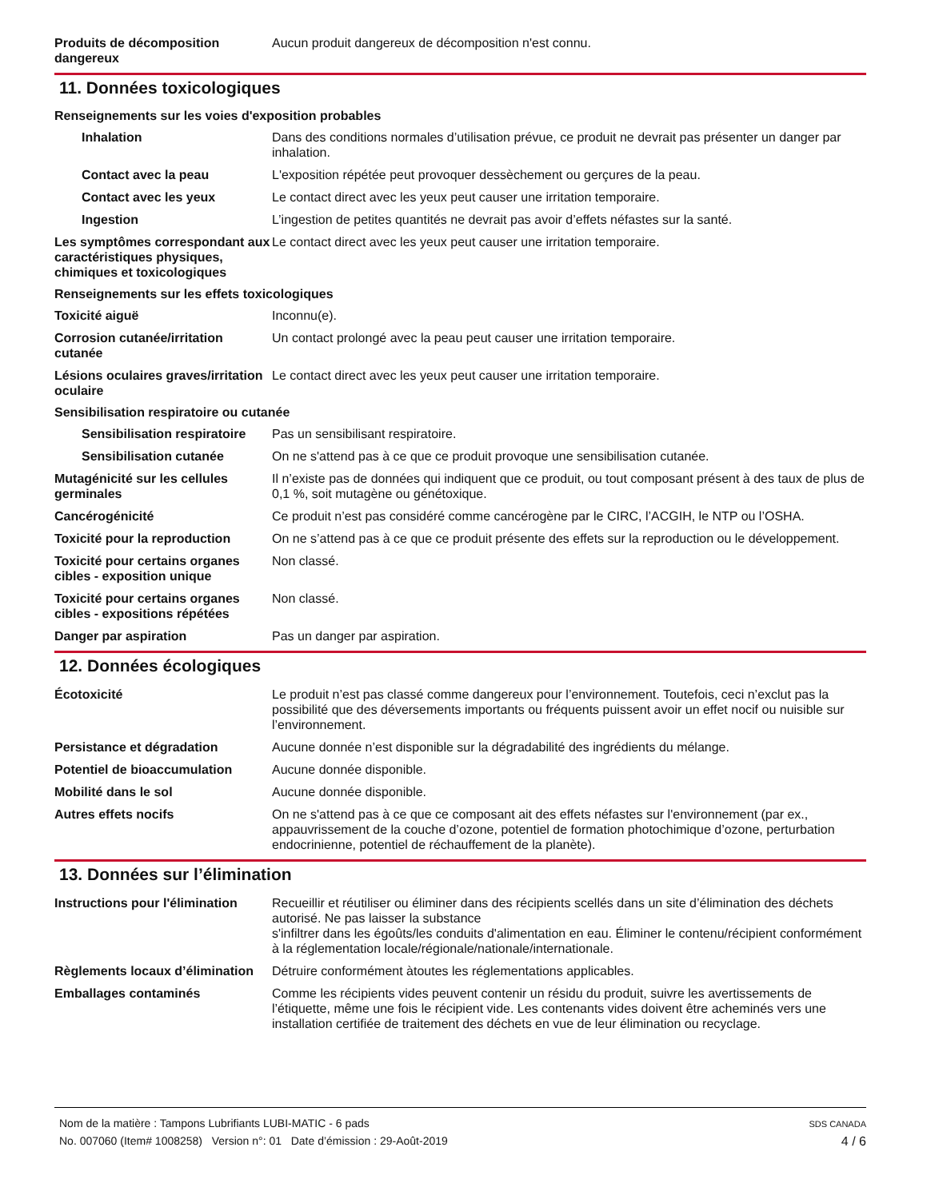Produits de décomposition dangereux
Aucun produit dangereux de décomposition n'est connu.
11. Données toxicologiques
Renseignements sur les voies d'exposition probables
Inhalation Dans des conditions normales d’utilisation prévue, ce produit ne devrait pas présenter un danger par inhalation.
Contact avec la peau L'exposition répétée peut provoquer dessèchement ou gerçures de la peau.
Contact avec les yeux Le contact direct avec les yeux peut causer une irritation temporaire.
Ingestion L’ingestion de petites quantités ne devrait pas avoir d’effets néfastes sur la santé.
Les symptômes correspondant aux caractéristiques physiques, chimiques et toxicologiques
Le contact direct avec les yeux peut causer une irritation temporaire.
Renseignements sur les effets toxicologiques
Toxicité aiguë Inconnu(e).
Corrosion cutanée/irritation cutanée
Un contact prolongé avec la peau peut causer une irritation temporaire.
Lésions oculaires graves/irritation oculaire
Le contact direct avec les yeux peut causer une irritation temporaire.
Sensibilisation respiratoire ou cutanée
Sensibilisation respiratoire
Pas un sensibilisant respiratoire.
Sensibilisation cutanée On ne s'attend pas à ce que ce produit provoque une sensibilisation cutanée.
Mutagénicité sur les cellules germinales
Il n’existe pas de données qui indiquent que ce produit, ou tout composant présent à des taux de plus de 0,1 %, soit mutagène ou génétoxique.
Cancérogénicité Ce produit n’est pas considéré comme cancérogène par le CIRC, l’ACGIH, le NTP ou l’OSHA.
Toxicité pour la reproduction
On ne s’attend pas à ce que ce produit présente des effets sur la reproduction ou le développement.
Toxicité pour certains organes cibles - exposition unique
Non classé.
Toxicité pour certains organes cibles - expositions répétées
Non classé.
Danger par aspiration Pas un danger par aspiration.
12. Données écologiques
Écotoxicité Le produit n’est pas classé comme dangereux pour l’environnement. Toutefois, ceci n’exclut pas la possibilité que des déversements importants ou fréquents puissent avoir un effet nocif ou nuisible sur l’environnement.
Persistance et dégradation Aucune donnée n’est disponible sur la dégradabilité des ingrédients du mélange.
Potentiel de bioaccumulation Aucune donnée disponible.
Mobilité dans le sol Aucune donnée disponible.
Autres effets nocifs On ne s'attend pas à ce que ce composant ait des effets néfastes sur l'environnement (par ex., appauvrissement de la couche d’ozone, potentiel de formation photochimique d’ozone, perturbation endocrinienne, potentiel de réchauffement de la planète).
13. Données sur l’élimination
Instructions pour l'élimination
Recueillir et réutiliser ou éliminer dans des récipients scellés dans un site d’élimination des déchets autorisé. Ne pas laisser la substance
s'infiltrer dans les égoûts/les conduits d'alimentation en eau. Éliminer le contenu/récipient conformément à la réglementation locale/régionale/nationale/internationale.
Règlements locaux d’élimination
Détruire conformément àtoutes les réglementations applicables.
Emballages contaminés Comme les récipients vides peuvent contenir un résidu du produit, suivre les avertissements de l’étiquette, même une fois le récipient vide. Les contenants vides doivent être acheminés vers une installation certifiée de traitement des déchets en vue de leur élimination ou recyclage.
Nom de la matière : Tampons Lubrifiants LUBI-MATIC - 6 pads
No. 007060 (Item# 1008258) Version n°: 01 Date d’émission : 29-Août-2019
SDS CANADA
4 / 6